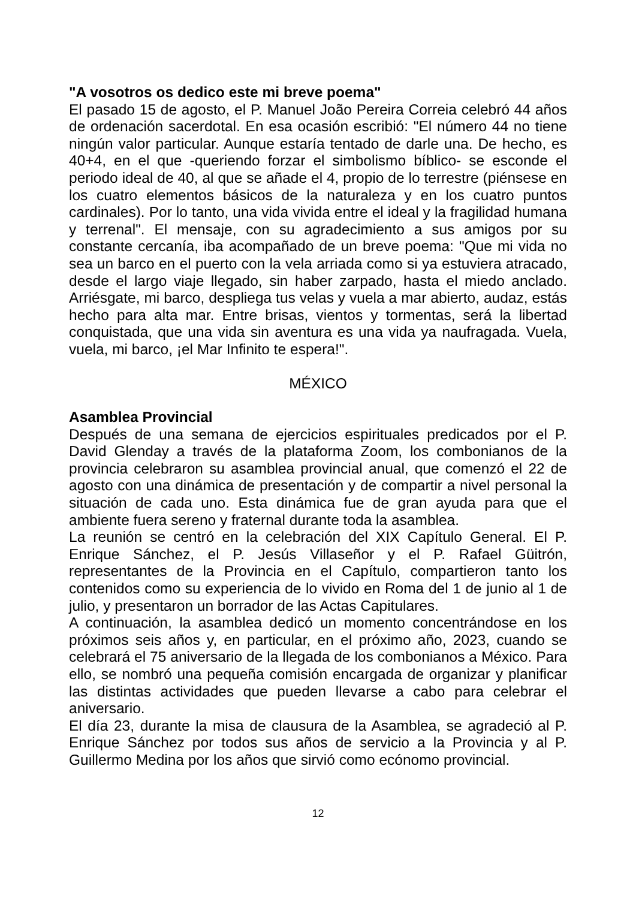"A vosotros os dedico este mi breve poema"
El pasado 15 de agosto, el P. Manuel João Pereira Correia celebró 44 años de ordenación sacerdotal. En esa ocasión escribió: "El número 44 no tiene ningún valor particular. Aunque estaría tentado de darle una. De hecho, es 40+4, en el que -queriendo forzar el simbolismo bíblico- se esconde el periodo ideal de 40, al que se añade el 4, propio de lo terrestre (piénsese en los cuatro elementos básicos de la naturaleza y en los cuatro puntos cardinales). Por lo tanto, una vida vivida entre el ideal y la fragilidad humana y terrenal". El mensaje, con su agradecimiento a sus amigos por su constante cercanía, iba acompañado de un breve poema: "Que mi vida no sea un barco en el puerto con la vela arriada como si ya estuviera atracado, desde el largo viaje llegado, sin haber zarpado, hasta el miedo anclado. Arriésgate, mi barco, despliega tus velas y vuela a mar abierto, audaz, estás hecho para alta mar. Entre brisas, vientos y tormentas, será la libertad conquistada, que una vida sin aventura es una vida ya naufragada. Vuela, vuela, mi barco, ¡el Mar Infinito te espera!".
MÉXICO
Asamblea Provincial
Después de una semana de ejercicios espirituales predicados por el P. David Glenday a través de la plataforma Zoom, los combonianos de la provincia celebraron su asamblea provincial anual, que comenzó el 22 de agosto con una dinámica de presentación y de compartir a nivel personal la situación de cada uno. Esta dinámica fue de gran ayuda para que el ambiente fuera sereno y fraternal durante toda la asamblea.
La reunión se centró en la celebración del XIX Capítulo General. El P. Enrique Sánchez, el P. Jesús Villaseñor y el P. Rafael Güitrón, representantes de la Provincia en el Capítulo, compartieron tanto los contenidos como su experiencia de lo vivido en Roma del 1 de junio al 1 de julio, y presentaron un borrador de las Actas Capitulares.
A continuación, la asamblea dedicó un momento concentrándose en los próximos seis años y, en particular, en el próximo año, 2023, cuando se celebrará el 75 aniversario de la llegada de los combonianos a México. Para ello, se nombró una pequeña comisión encargada de organizar y planificar las distintas actividades que pueden llevarse a cabo para celebrar el aniversario.
El día 23, durante la misa de clausura de la Asamblea, se agradeció al P. Enrique Sánchez por todos sus años de servicio a la Provincia y al P. Guillermo Medina por los años que sirvió como ecónomo provincial.
12